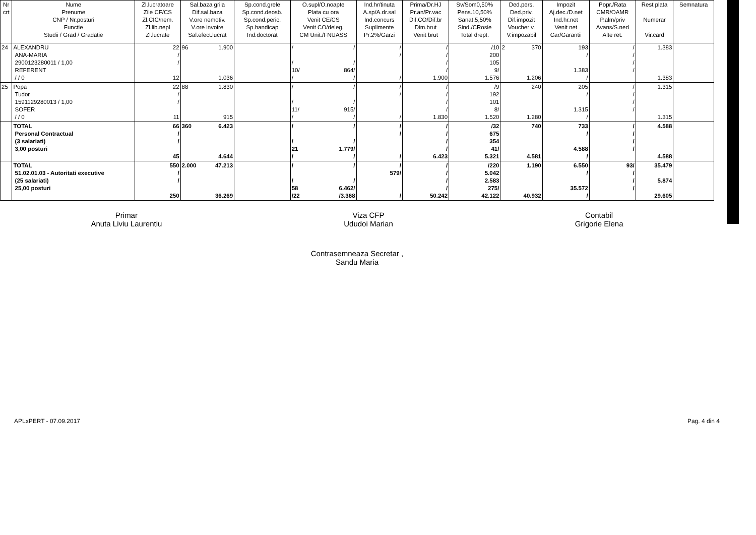| Nr crt | Nume Prenume CNP / Nr.posturi Functie Studii / Grad / Gradatie | Zl.lucratoare Zile CF/CS Zl.CIC/nem. Zl.lib.nepl Zl.lucrate | Sal.baza grila Dif.sal.baza V.ore nemotiv. V.ore invoire Sal.efect.lucrat | Sp.cond.grele Sp.cond.deosb. Sp.cond.peric. Sp.handicap Ind.doctorat | O.supl/O.noapte Plata cu ora Venit CE/CS Venit CO/deleg. CM Unit./FNUASS | Ind.hr/tinuta A.sp/A.dr.sal Ind.concurs Suplimente Pr.2%/Garzi | Prima/Dr.HJ Pr.an/Pr.vac Dif.CO/Dif.br Dim.brut Venit brut | Sv/Som0,50% Pens.10,50% Sanat.5,50% Sind./CRosie Total drept. | Ded.pers. Ded.priv. Dif.impozit Voucher v. V.impozabil | Impozit Aj.dec./D.net Ind.hr.net Venit net Car/Garantii | Popr./Rata CMR/OAMR P.alm/priv Avans/S.ned Alte ret. | Rest plata Numerar Vir.card | Semnatura |
| --- | --- | --- | --- | --- | --- | --- | --- | --- | --- | --- | --- | --- | --- |
| 24 | ALEXANDRU ANA-MARIA 2900123280011 / 1,00 REFERENT / / 0 | 22 / / 12 | 96 1.900 1.036 | | / / / / 10/ 864/ / / | / / / | / / / / 1.900 | /10 200 105 9/ 1.576 | 2 370 1.206 | 193 / 1.383 / | / / / / | 1.383 1.383 | |
| 25 | Popa Tudor 1591129280013 / 1,00 SOFER / / 0 | 22 / / 11 | 88 1.830 915 | | / / / / 11/ 915/ / / | / / / | / / / / 1.830 | /9 192 101 8/ 1.520 | 240 1.280 | 205 / 1.315 / | / / / / | 1.315 1.315 | |
| | TOTAL Personal Contractual (3 salariati) 3,00 posturi | 66 / / 45 | 360 6.423 4.644 | | / / / / 21 1.779/ / / | / / / | / / / / 6.423 | /32 675 354 41/ 5.321 | 740 4.581 | 733 / 4.588 / | / / / / | 4.588 4.588 | |
| | TOTAL 51.02.01.03 - Autoritati executive (25 salariati) 25,00 posturi | 550 / / 250 | 2.000 47.213 36.269 | | / / / / 58 6.462/ /22 /3.368 | / 579/ / | / / / / 50.242 | /220 5.042 2.583 275/ 42.122 | 1.190 40.932 | 6.550 / 35.572 / | 93/ / / / | 35.479 5.874 29.605 | |
Primar
Anuta Liviu Laurentiu
Viza CFP
Ududoi Marian
Contabil
Grigorie Elena
Contrasemneaza Secretar ,
Sandu Maria
APLxPERT - 07.09.2017 Pag. 4 din 4